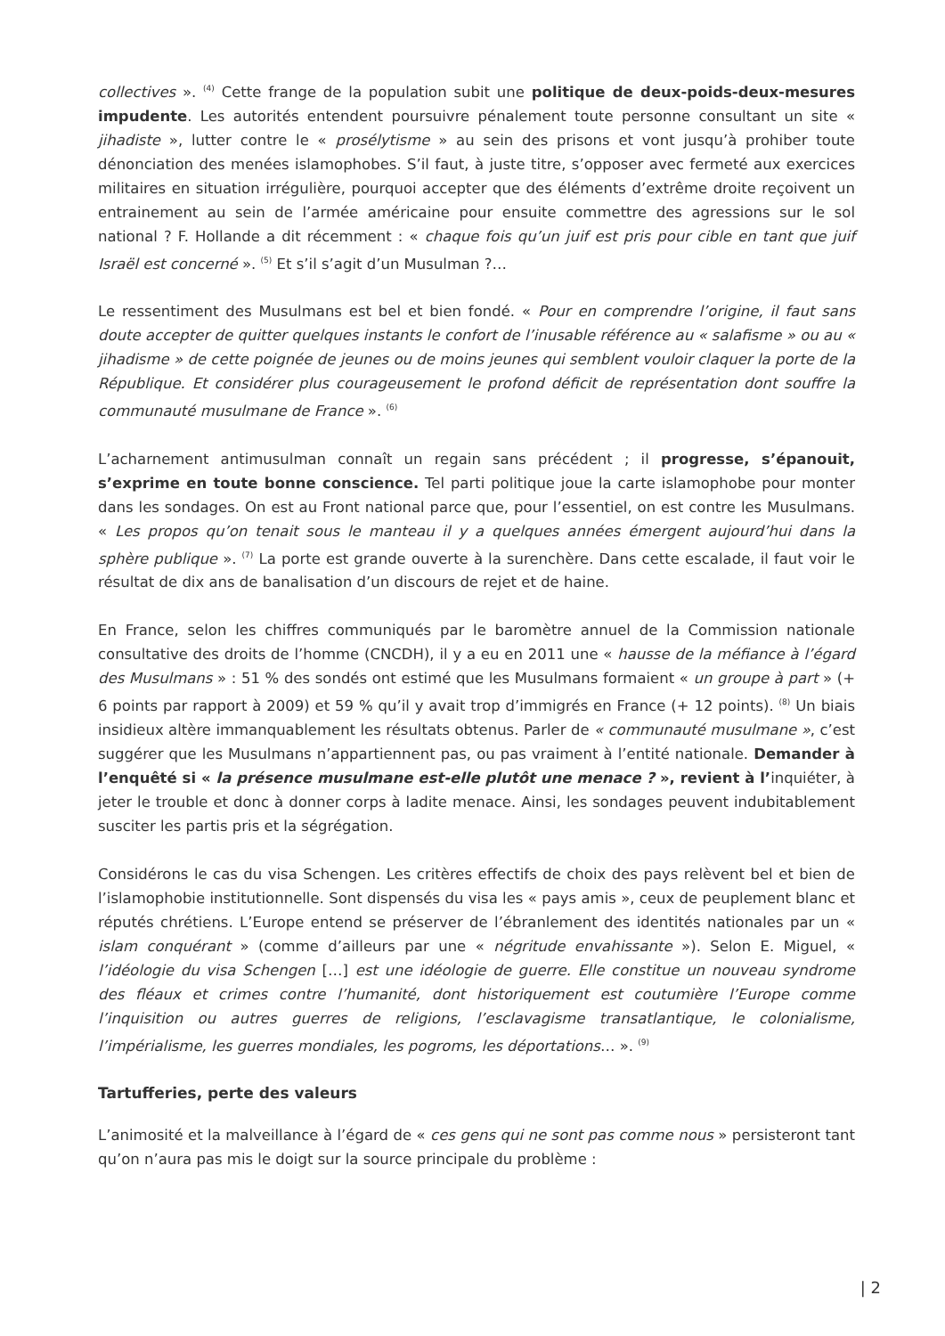collectives ». <sup>(4)</sup> Cette frange de la population subit une politique de deux-poids-deux-mesures impudente. Les autorités entendent poursuivre pénalement toute personne consultant un site « jihadiste », lutter contre le « prosélytisme » au sein des prisons et vont jusqu’à prohiber toute dénonciation des menées islamophobes. S’il faut, à juste titre, s’opposer avec fermeté aux exercices militaires en situation irrégulière, pourquoi accepter que des éléments d’extrême droite reçoivent un entrainement au sein de l’armée américaine pour ensuite commettre des agressions sur le sol national ? F. Hollande a dit récemment : « chaque fois qu’un juif est pris pour cible en tant que juif Israël est concerné ». <sup>(5)</sup> Et s’il s’agit d’un Musulman ?…
Le ressentiment des Musulmans est bel et bien fondé. « Pour en comprendre l’origine, il faut sans doute accepter de quitter quelques instants le confort de l’inusable référence au « salafisme » ou au « jihadisme » de cette poignée de jeunes ou de moins jeunes qui semblent vouloir claquer la porte de la République. Et considérer plus courageusement le profond déficit de représentation dont souffre la communauté musulmane de France ». <sup>(6)</sup>
L’acharnement antimusulman connaît un regain sans précédent ; il progresse, s’épanouit, s’exprime en toute bonne conscience. Tel parti politique joue la carte islamophobe pour monter dans les sondages. On est au Front national parce que, pour l’essentiel, on est contre les Musulmans. « Les propos qu’on tenait sous le manteau il y a quelques années émergent aujourd’hui dans la sphère publique ». <sup>(7)</sup> La porte est grande ouverte à la surenchère. Dans cette escalade, il faut voir le résultat de dix ans de banalisation d’un discours de rejet et de haine.
En France, selon les chiffres communiqués par le baromètre annuel de la Commission nationale consultative des droits de l’homme (CNCDH), il y a eu en 2011 une « hausse de la méfiance à l’égard des Musulmans » : 51 % des sondés ont estimé que les Musulmans formaient « un groupe à part » (+ 6 points par rapport à 2009) et 59 % qu’il y avait trop d’immigrés en France (+ 12 points). <sup>(8)</sup> Un biais insidieux altère immanquablement les résultats obtenus. Parler de « communauté musulmane », c’est suggérer que les Musulmans n’appartiennent pas, ou pas vraiment à l’entité nationale. Demander à l’enquêté si « la présence musulmane est-elle plutôt une menace ? », revient à l’inquiéter, à jeter le trouble et donc à donner corps à ladite menace. Ainsi, les sondages peuvent indubitablement susciter les partis pris et la ségrégation.
Considérons le cas du visa Schengen. Les critères effectifs de choix des pays relèvent bel et bien de l’islamophobie institutionnelle. Sont dispensés du visa les « pays amis », ceux de peuplement blanc et réputés chrétiens. L’Europe entend se préserver de l’ébranlement des identités nationales par un « islam conquérant » (comme d’ailleurs par une « négritude envahissante »). Selon E. Miguel, « l’idéologie du visa Schengen […] est une idéologie de guerre. Elle constitue un nouveau syndrome des fléaux et crimes contre l’humanité, dont historiquement est coutumière l’Europe comme l’inquisition ou autres guerres de religions, l’esclavagisme transatlantique, le colonialisme, l’impérialisme, les guerres mondiales, les pogroms, les déportations… ». <sup>(9)</sup>
Tartufferies, perte des valeurs
L’animosité et la malveillance à l’égard de « ces gens qui ne sont pas comme nous » persisteront tant qu’on n’aura pas mis le doigt sur la source principale du problème :
| 2